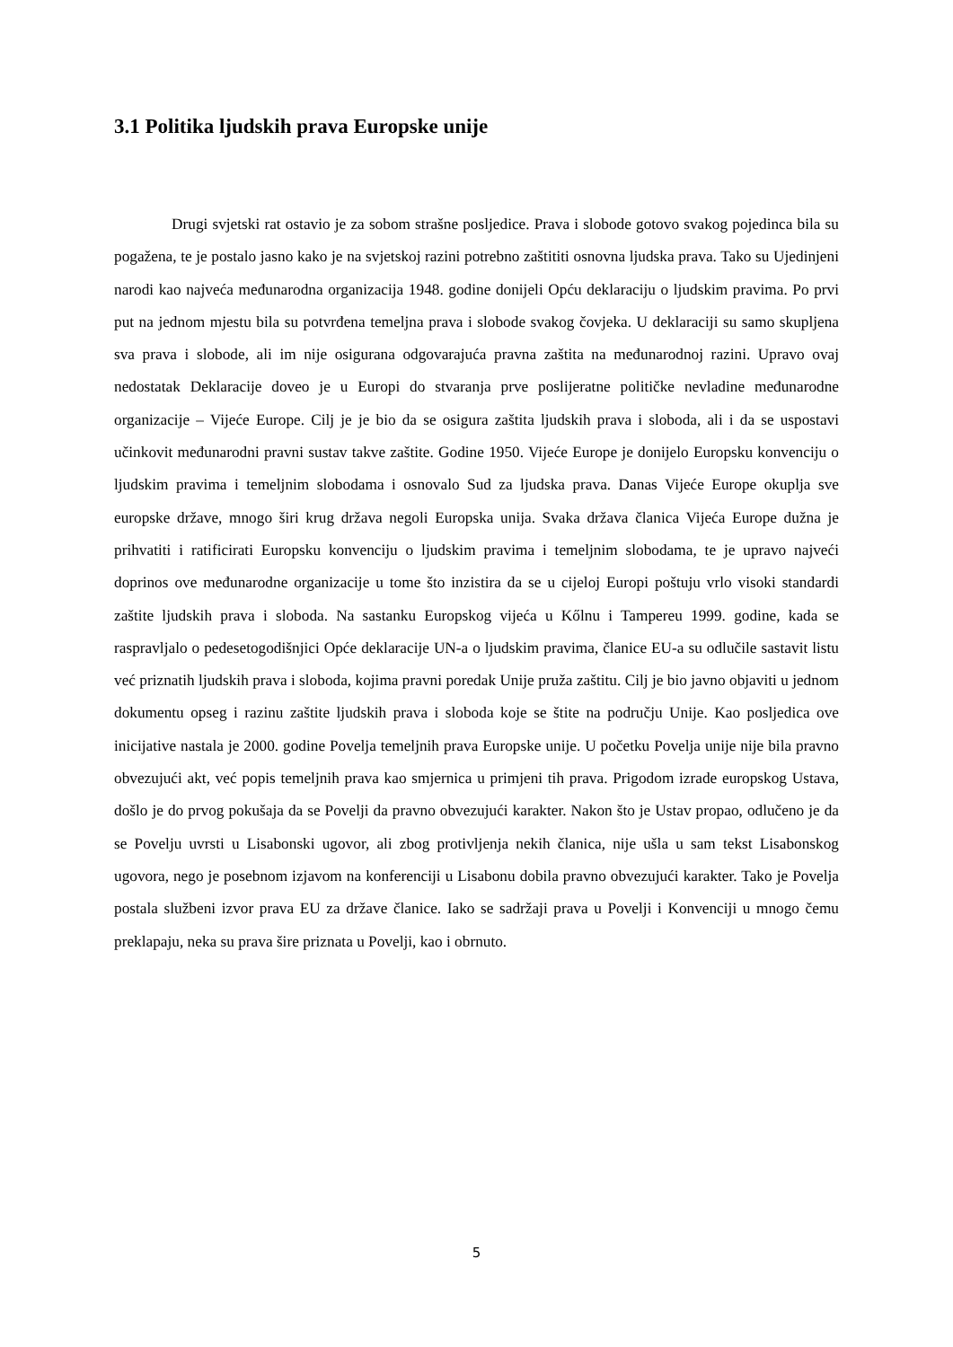3.1 Politika ljudskih prava Europske unije
Drugi svjetski rat ostavio je za sobom strašne posljedice. Prava i slobode gotovo svakog pojedinca bila su pogažena, te je postalo jasno kako je na svjetskoj razini potrebno zaštititi osnovna ljudska prava. Tako su Ujedinjeni narodi kao najveća međunarodna organizacija 1948. godine donijeli Opću deklaraciju o ljudskim pravima. Po prvi put na jednom mjestu bila su potvrđena temeljna prava i slobode svakog čovjeka. U deklaraciji su samo skupljena sva prava i slobode, ali im nije osigurana odgovarajuća pravna zaštita na međunarodnoj razini. Upravo ovaj nedostatak Deklaracije doveo je u Europi do stvaranja prve poslijeratne političke nevladine međunarodne organizacije – Vijeće Europe. Cilj je je bio da se osigura zaštita ljudskih prava i sloboda, ali i da se uspostavi učinkovit međunarodni pravni sustav takve zaštite. Godine 1950. Vijeće Europe je donijelo Europsku konvenciju o ljudskim pravima i temeljnim slobodama i osnovalo Sud za ljudska prava. Danas Vijeće Europe okuplja sve europske države, mnogo širi krug država negoli Europska unija. Svaka država članica Vijeća Europe dužna je prihvatiti i ratificirati Europsku konvenciju o ljudskim pravima i temeljnim slobodama, te je upravo najveći doprinos ove međunarodne organizacije u tome što inzistira da se u cijeloj Europi poštuju vrlo visoki standardi zaštite ljudskih prava i sloboda. Na sastanku Europskog vijeća u Kőlnu i Tampereu 1999. godine, kada se raspravljalo o pedesetogodišnjici Opće deklaracije UN-a o ljudskim pravima, članice EU-a su odlučile sastavit listu već priznatih ljudskih prava i sloboda, kojima pravni poredak Unije pruža zaštitu. Cilj je bio javno objaviti u jednom dokumentu opseg i razinu zaštite ljudskih prava i sloboda koje se štite na području Unije. Kao posljedica ove inicijative nastala je 2000. godine Povelja temeljnih prava Europske unije. U početku Povelja unije nije bila pravno obvezujući akt, već popis temeljnih prava kao smjernica u primjeni tih prava. Prigodom izrade europskog Ustava, došlo je do prvog pokušaja da se Povelji da pravno obvezujući karakter. Nakon što je Ustav propao, odlučeno je da se Povelju uvrsti u Lisabonski ugovor, ali zbog protivljenja nekih članica, nije ušla u sam tekst Lisabonskog ugovora, nego je posebnom izjavom na konferenciji u Lisabonu dobila pravno obvezujući karakter. Tako je Povelja postala službeni izvor prava EU za države članice. Iako se sadržaji prava u Povelji i Konvenciji u mnogo čemu preklapaju, neka su prava šire priznata u Povelji, kao i obrnuto.
5